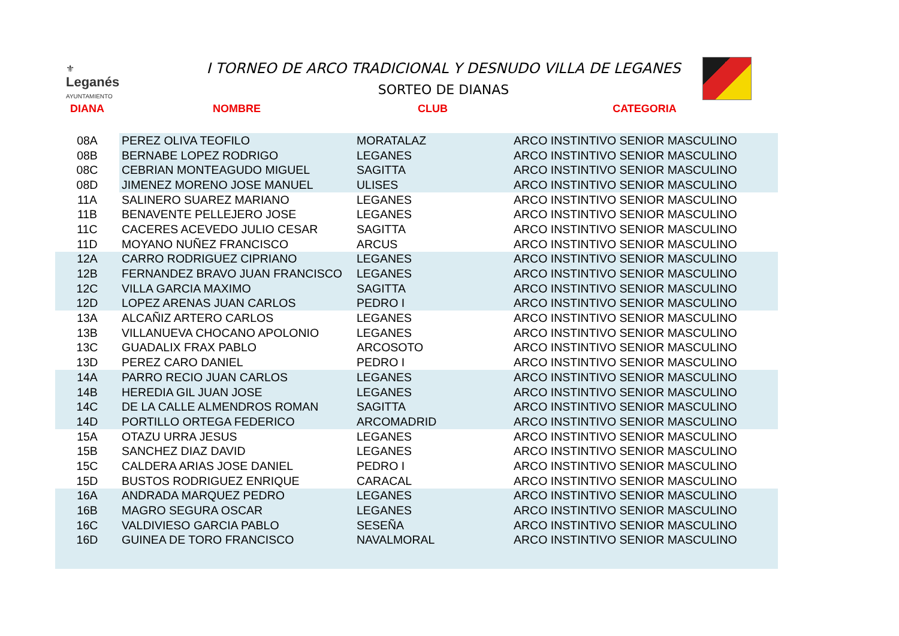⚜
Leganés
AYUNTAMIENTO
I TORNEO DE ARCO TRADICIONAL Y DESNUDO VILLA DE LEGANES
SORTEO DE DIANAS
| DIANA | NOMBRE | CLUB | CATEGORIA |
| --- | --- | --- | --- |
| 08A | PEREZ OLIVA TEOFILO | MORATALAZ | ARCO INSTINTIVO SENIOR MASCULINO |
| 08B | BERNABE LOPEZ RODRIGO | LEGANES | ARCO INSTINTIVO SENIOR MASCULINO |
| 08C | CEBRIAN MONTEAGUDO MIGUEL | SAGITTA | ARCO INSTINTIVO SENIOR MASCULINO |
| 08D | JIMENEZ MORENO JOSE MANUEL | ULISES | ARCO INSTINTIVO SENIOR MASCULINO |
| 11A | SALINERO SUAREZ MARIANO | LEGANES | ARCO INSTINTIVO SENIOR MASCULINO |
| 11B | BENAVENTE PELLEJERO JOSE | LEGANES | ARCO INSTINTIVO SENIOR MASCULINO |
| 11C | CACERES ACEVEDO JULIO CESAR | SAGITTA | ARCO INSTINTIVO SENIOR MASCULINO |
| 11D | MOYANO NUÑEZ FRANCISCO | ARCUS | ARCO INSTINTIVO SENIOR MASCULINO |
| 12A | CARRO RODRIGUEZ CIPRIANO | LEGANES | ARCO INSTINTIVO SENIOR MASCULINO |
| 12B | FERNANDEZ BRAVO JUAN FRANCISCO | LEGANES | ARCO INSTINTIVO SENIOR MASCULINO |
| 12C | VILLA GARCIA MAXIMO | SAGITTA | ARCO INSTINTIVO SENIOR MASCULINO |
| 12D | LOPEZ ARENAS JUAN CARLOS | PEDRO I | ARCO INSTINTIVO SENIOR MASCULINO |
| 13A | ALCAÑIZ ARTERO CARLOS | LEGANES | ARCO INSTINTIVO SENIOR MASCULINO |
| 13B | VILLANUEVA CHOCANO APOLONIO | LEGANES | ARCO INSTINTIVO SENIOR MASCULINO |
| 13C | GUADALIX FRAX PABLO | ARCOSOTO | ARCO INSTINTIVO SENIOR MASCULINO |
| 13D | PEREZ CARO DANIEL | PEDRO I | ARCO INSTINTIVO SENIOR MASCULINO |
| 14A | PARRO RECIO JUAN CARLOS | LEGANES | ARCO INSTINTIVO SENIOR MASCULINO |
| 14B | HEREDIA GIL JUAN JOSE | LEGANES | ARCO INSTINTIVO SENIOR MASCULINO |
| 14C | DE LA CALLE ALMENDROS ROMAN | SAGITTA | ARCO INSTINTIVO SENIOR MASCULINO |
| 14D | PORTILLO ORTEGA FEDERICO | ARCOMADRID | ARCO INSTINTIVO SENIOR MASCULINO |
| 15A | OTAZU URRA JESUS | LEGANES | ARCO INSTINTIVO SENIOR MASCULINO |
| 15B | SANCHEZ DIAZ DAVID | LEGANES | ARCO INSTINTIVO SENIOR MASCULINO |
| 15C | CALDERA ARIAS JOSE DANIEL | PEDRO I | ARCO INSTINTIVO SENIOR MASCULINO |
| 15D | BUSTOS RODRIGUEZ ENRIQUE | CARACAL | ARCO INSTINTIVO SENIOR MASCULINO |
| 16A | ANDRADA MARQUEZ PEDRO | LEGANES | ARCO INSTINTIVO SENIOR MASCULINO |
| 16B | MAGRO SEGURA OSCAR | LEGANES | ARCO INSTINTIVO SENIOR MASCULINO |
| 16C | VALDIVIESO GARCIA PABLO | SESEÑA | ARCO INSTINTIVO SENIOR MASCULINO |
| 16D | GUINEA DE TORO FRANCISCO | NAVALMORAL | ARCO INSTINTIVO SENIOR MASCULINO |